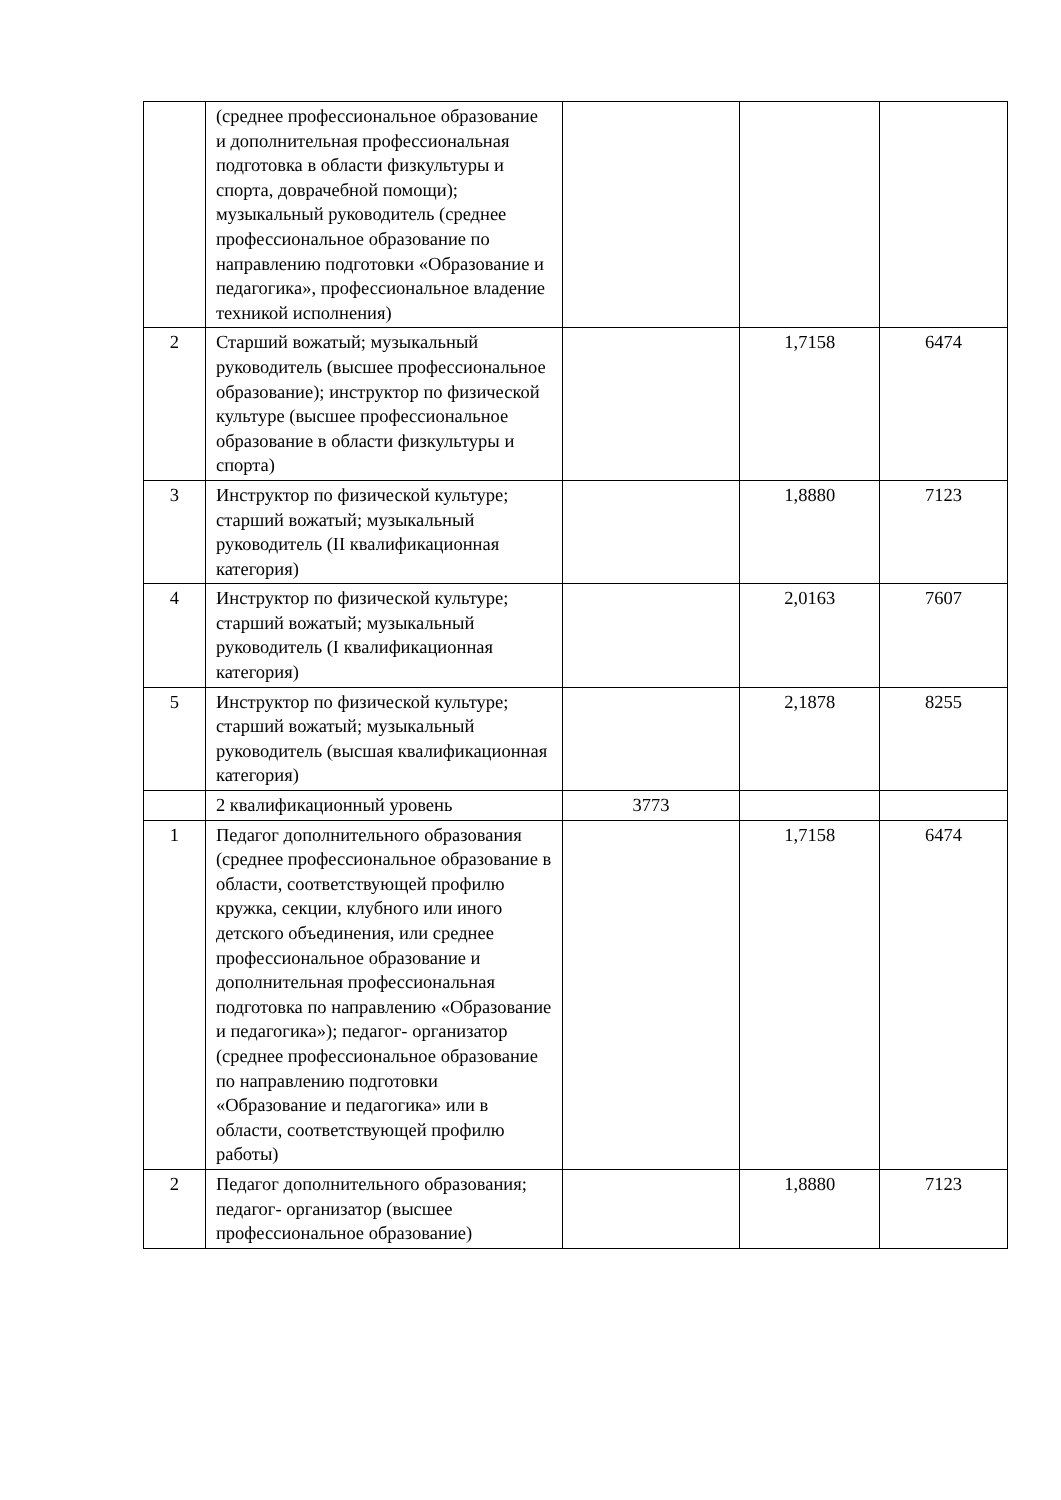| | (среднее профессиональное образование и дополнительная профессиональная подготовка в области физкультуры и спорта, доврачебной помощи); музыкальный руководитель (среднее профессиональное образование по направлению подготовки «Образование и педагогика», профессиональное владение техникой исполнения) | | | |
| 2 | Старший вожатый; музыкальный руководитель (высшее профессиональное образование); инструктор по физической культуре (высшее профессиональное образование в области физкультуры и спорта) | | 1,7158 | 6474 |
| 3 | Инструктор по физической культуре; старший вожатый; музыкальный руководитель (II квалификационная категория) | | 1,8880 | 7123 |
| 4 | Инструктор по физической культуре; старший вожатый; музыкальный руководитель (I квалификационная категория) | | 2,0163 | 7607 |
| 5 | Инструктор по физической культуре; старший вожатый; музыкальный руководитель (высшая квалификационная категория) | | 2,1878 | 8255 |
| | 2 квалификационный уровень | 3773 | | |
| 1 | Педагог дополнительного образования (среднее профессиональное образование в области, соответствующей профилю кружка, секции, клубного или иного детского объединения, или среднее профессиональное образование и дополнительная профессиональная подготовка по направлению «Образование и педагогика»); педагог- организатор (среднее профессиональное образование по направлению подготовки «Образование и педагогика» или в области, соответствующей профилю работы) | | 1,7158 | 6474 |
| 2 | Педагог дополнительного образования; педагог- организатор (высшее профессиональное образование) | | 1,8880 | 7123 |